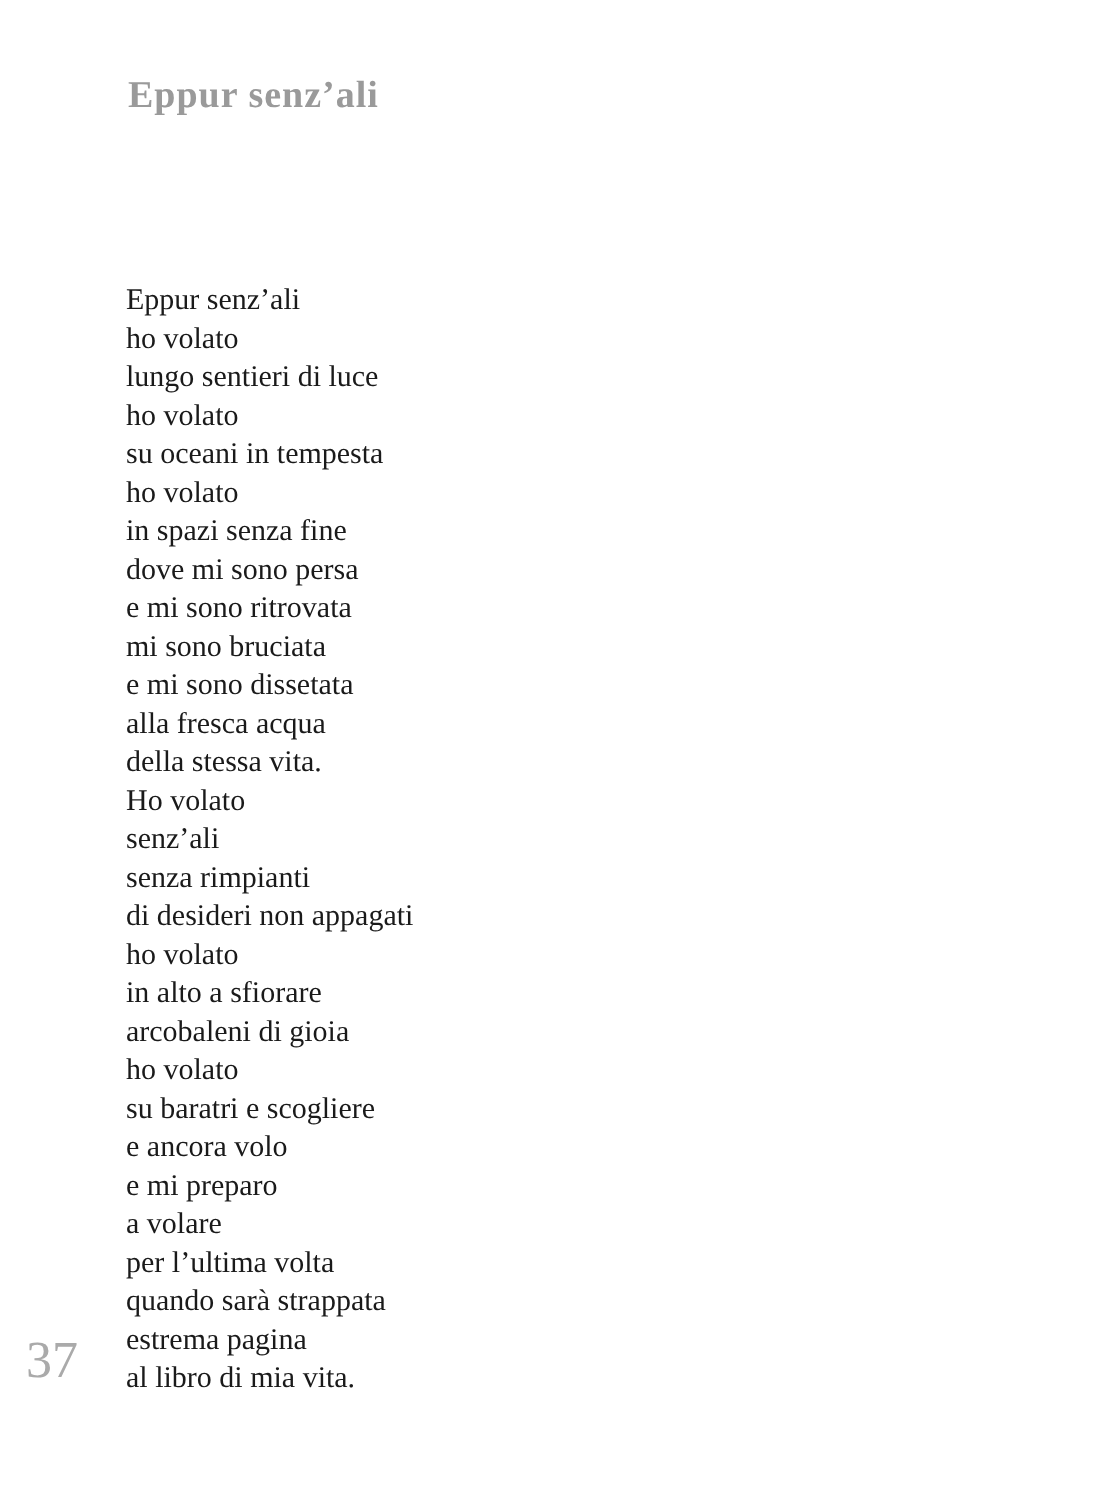Eppur senz’ali
Eppur senz’ali
ho volato
lungo sentieri di luce
ho volato
su oceani in tempesta
ho volato
in spazi senza fine
dove mi sono persa
e mi sono ritrovata
mi sono bruciata
e mi sono dissetata
alla fresca acqua
della stessa vita.
Ho volato
senz’ali
senza rimpianti
di desideri non appagati
ho volato
in alto a sfiorare
arcobaleni di gioia
ho volato
su baratri e scogliere
e ancora volo
e mi preparo
a volare
per l’ultima volta
quando sarà strappata
estrema pagina
al libro di mia vita.
37